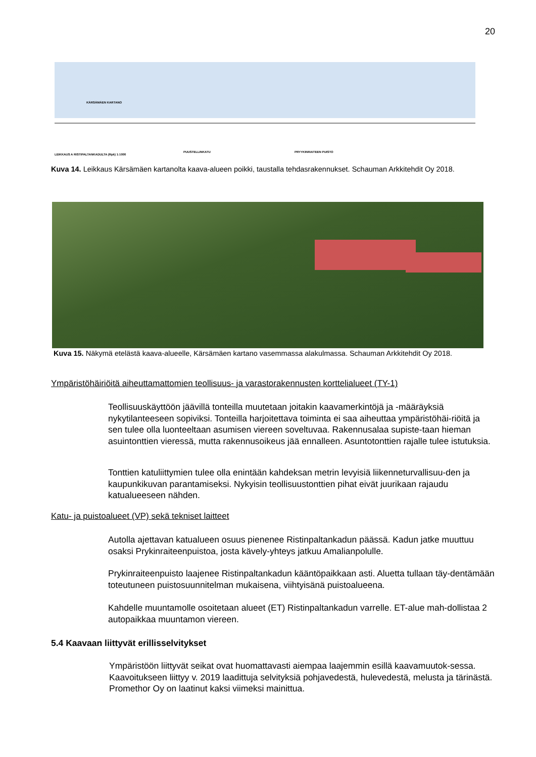20
KÄRSÄMÄEN KARTANO
LEIKKAUS A RISTIPALTANKADULTA (Rpk) 1:1000
PUUSTELLINKATU PRYYKINRAITEEN PUISTO
Kuva 14. Leikkaus Kärsämäen kartanolta kaava-alueen poikki, taustalla tehdasrakennukset. Schauman Arkkitehdit Oy 2018.
Kuva 15. Näkymä etelästä kaava-alueelle, Kärsämäen kartano vasemmassa alakulmassa. Schauman Arkkitehdit Oy 2018.
Ympäristöhäiriöitä aiheuttamattomien teollisuus- ja varastorakennusten korttelialueet (TY-1)
Teollisuuskäyttöön jäävillä tonteilla muutetaan joitakin kaavamerkintöjä ja -määräyksiä nykytilanteeseen sopiviksi. Tonteilla harjoitettava toiminta ei saa aiheuttaa ympäristöhäi-riöitä ja sen tulee olla luonteeltaan asumisen viereen soveltuvaa. Rakennusalaa supiste-taan hieman asuintonttien vieressä, mutta rakennusoikeus jää ennalleen. Asuntotonttien rajalle tulee istutuksia.
Tonttien katuliittymien tulee olla enintään kahdeksan metrin levyisiä liikenneturvallisuu-den ja kaupunkikuvan parantamiseksi. Nykyisin teollisuustonttien pihat eivät juurikaan rajaudu katualueeseen nähden.
Katu- ja puistoalueet (VP) sekä tekniset laitteet
Autolla ajettavan katualueen osuus pienenee Ristinpaltankadun päässä. Kadun jatke muuttuu osaksi Prykinraiteenpuistoa, josta kävely-yhteys jatkuu Amalianpolulle.
Prykinraiteenpuisto laajenee Ristinpaltankadun kääntöpaikkaan asti. Aluetta tullaan täy-dentämään toteutuneen puistosuunnitelman mukaisena, viihtyisänä puistoalueena.
Kahdelle muuntamolle osoitetaan alueet (ET) Ristinpaltankadun varrelle. ET-alue mah-dollistaa 2 autopaikkaa muuntamon viereen.
5.4 Kaavaan liittyvät erillisselvitykset
Ympäristöön liittyvät seikat ovat huomattavasti aiempaa laajemmin esillä kaavamuutok-sessa. Kaavoitukseen liittyy v. 2019 laadittuja selvityksiä pohjavedestä, hulevedestä, melusta ja tärinästä. Promethor Oy on laatinut kaksi viimeksi mainittua.